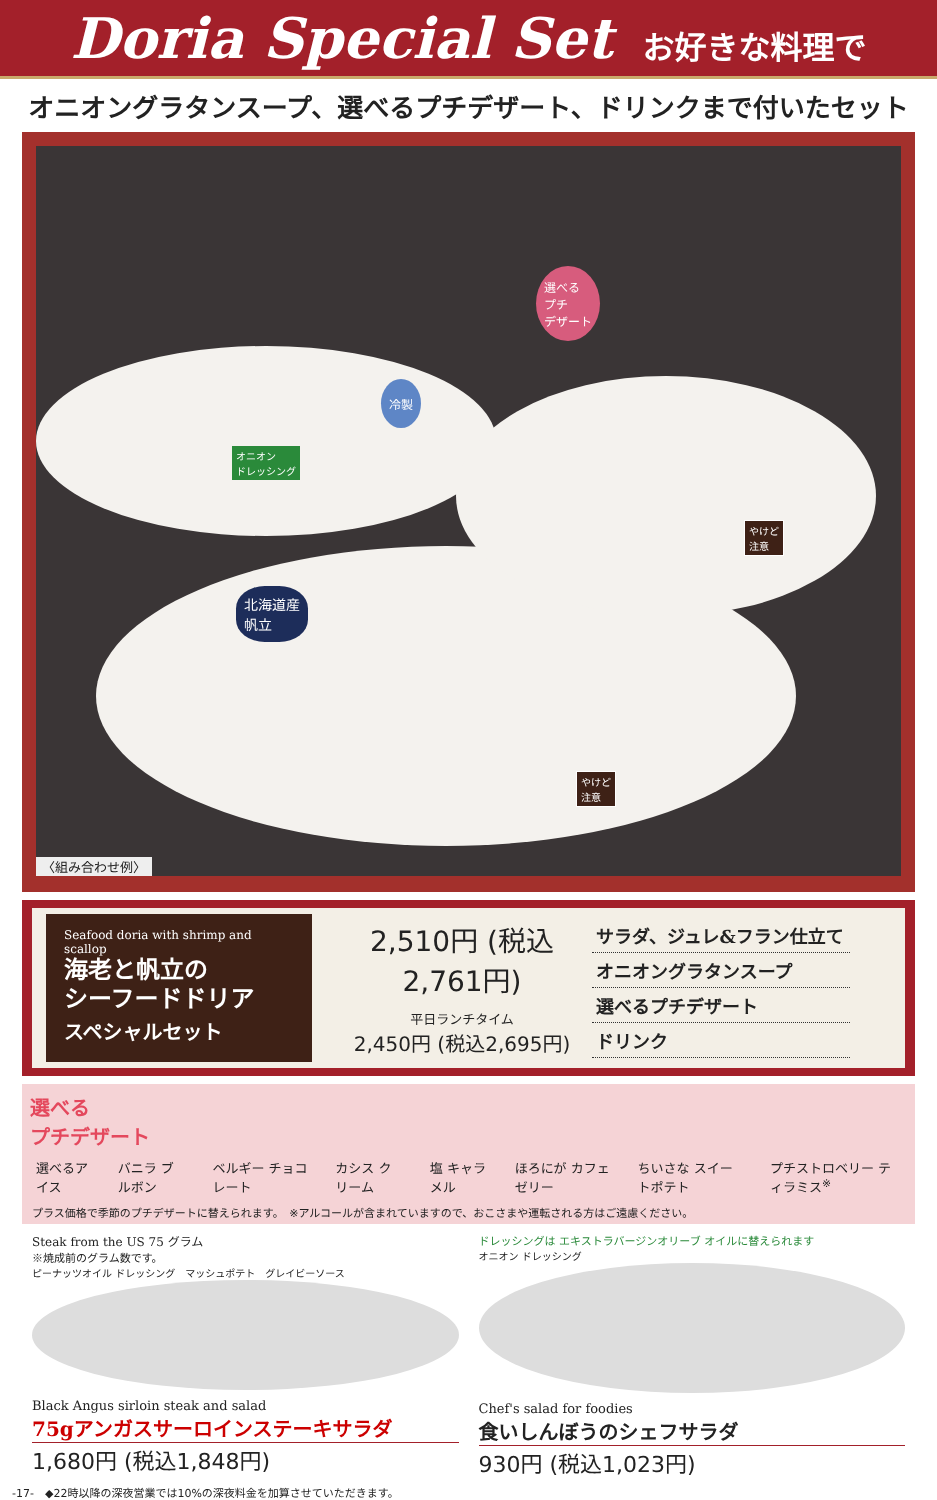Doria Special Set お好きな料理で
オニオングラタンスープ、選べるプチデザート、ドリンクまで付いたセット
北海道産
帆立
オニオン
ドレッシング
冷製
選べる
プチ
デザート
やけど
注意
やけど
注意
〈組み合わせ例〉
Seafood doria with shrimp and scallop
海老と帆立の
シーフードドリア
スペシャルセット
2,510円 (税込2,761円)
平日ランチタイム
2,450円 (税込2,695円)
サラダ、ジュレ&フラン仕立て
オニオングラタンスープ
選べるプチデザート
ドリンク
選べる
プチデザート
選べるアイス バニラ ブルボン ベルギー チョコレート カシス クリーム 塩 キャラメル ほろにが カフェゼリー ちいさな スイートポテト プチストロベリー ティラミス<sup>※</sup>
プラス価格で季節のプチデザートに替えられます。　※アルコールが含まれていますので、おこさまや運転される方はご遠慮ください。
Steak from the US 75 グラム
※焼成前のグラム数です。
ピーナッツオイル ドレッシング　マッシュポテト　グレイビーソース
Black Angus sirloin steak and salad
75gアンガスサーロインステーキサラダ
1,680円 (税込1,848円)
ドレッシングは エキストラバージンオリーブ オイルに替えられます
オニオン ドレッシング
Chef's salad for foodies
食いしんぼうのシェフサラダ
930円 (税込1,023円)
-17-　◆22時以降の深夜営業では10%の深夜料金を加算させていただきます。